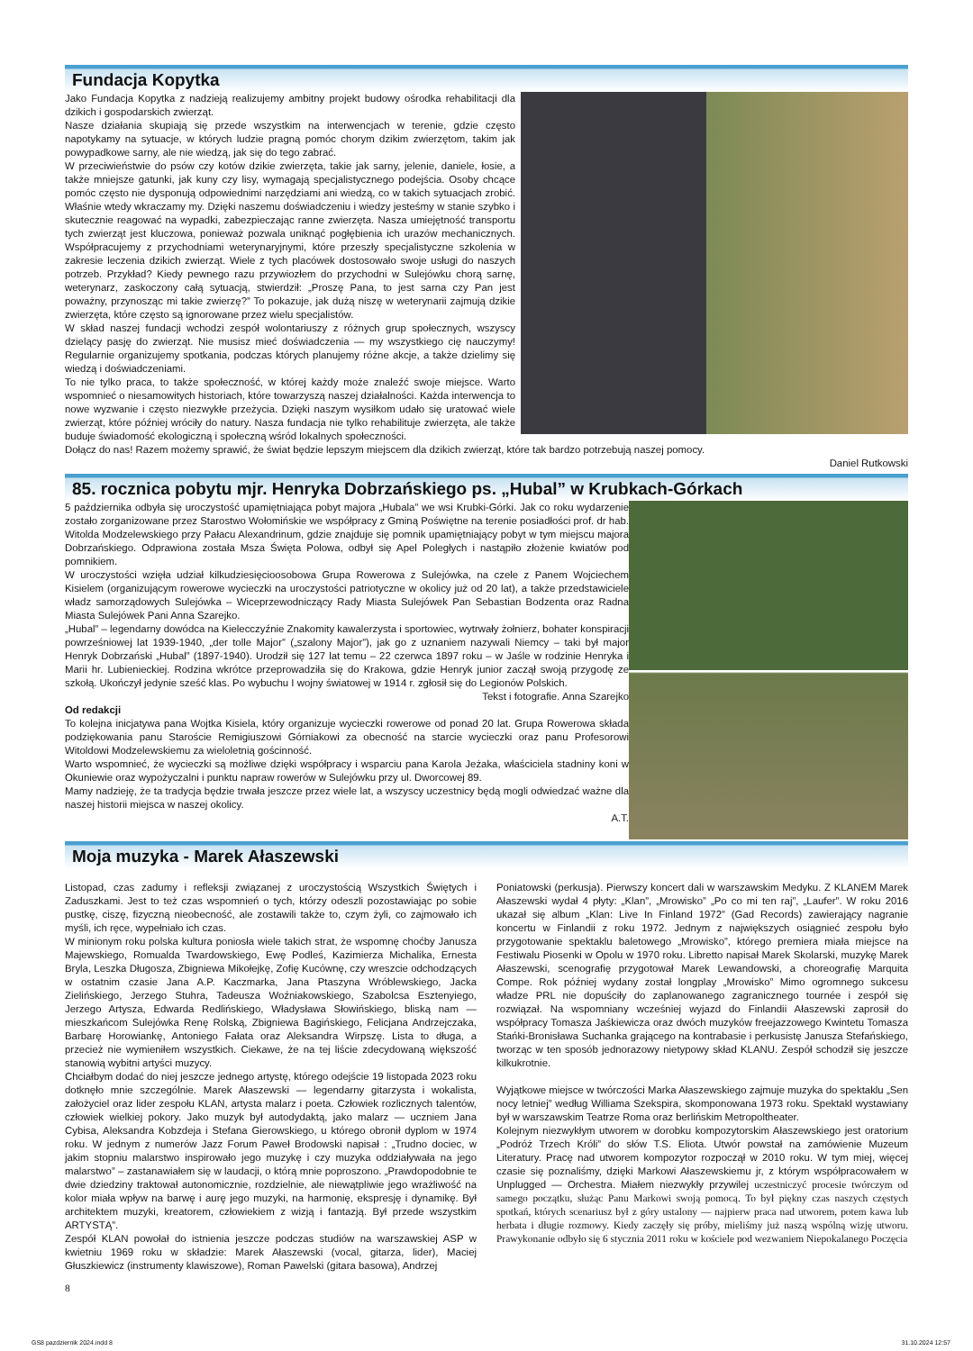Fundacja Kopytka
Jako Fundacja Kopytka z nadzieją realizujemy ambitny projekt budowy ośrodka rehabilitacji dla dzikich i gospodarskich zwierząt.
Nasze działania skupiają się przede wszystkim na interwencjach w terenie, gdzie często napotykamy na sytuacje, w których ludzie pragną pomóc chorym dzikim zwierzętom, takim jak powypadkowe sarny, ale nie wiedzą, jak się do tego zabrać.
W przeciwieństwie do psów czy kotów dzikie zwierzęta, takie jak sarny, jelenie, daniele, łosie, a także mniejsze gatunki, jak kuny czy lisy, wymagają specjalistycznego podejścia. Osoby chcące pomóc często nie dysponują odpowiednimi narzędziami ani wiedzą, co w takich sytuacjach zrobić. Właśnie wtedy wkraczamy my. Dzięki naszemu doświadczeniu i wiedzy jesteśmy w stanie szybko i skutecznie reagować na wypadki, zabezpieczając ranne zwierzęta. Nasza umiejętność transportu tych zwierząt jest kluczowa, ponieważ pozwala uniknąć pogłębienia ich urazów mechanicznych. Współpracujemy z przychodniami weterynaryjnymi, które przeszły specjalistyczne szkolenia w zakresie leczenia dzikich zwierząt. Wiele z tych placówek dostosowało swoje usługi do naszych potrzeb. Przykład? Kiedy pewnego razu przywiozłem do przychodni w Sulejówku chorą sarnę, weterynarz, zaskoczony całą sytuacją, stwierdził: „Proszę Pana, to jest sarna czy Pan jest poważny, przynosząc mi takie zwierzę?” To pokazuje, jak dużą niszę w weterynarii zajmują dzikie zwierzęta, które często są ignorowane przez wielu specjalistów.
W skład naszej fundacji wchodzi zespół wolontariuszy z różnych grup społecznych, wszyscy dzielący pasję do zwierząt. Nie musisz mieć doświadczenia — my wszystkiego cię nauczymy! Regularnie organizujemy spotkania, podczas których planujemy różne akcje, a także dzielimy się wiedzą i doświadczeniami.
To nie tylko praca, to także społeczność, w której każdy może znaleźć swoje miejsce. Warto wspomnieć o niesamowitych historiach, które towarzyszą naszej działalności. Każda interwencja to nowe wyzwanie i często niezwykłe przeżycia. Dzięki naszym wysiłkom udało się uratować wiele zwierząt, które później wróciły do natury. Nasza fundacja nie tylko rehabilituje zwierzęta, ale także buduje świadomość ekologiczną i społeczną wśród lokalnych społeczności.
Dołącz do nas! Razem możemy sprawić, że świat będzie lepszym miejscem dla dzikich zwierząt, które tak bardzo potrzebują naszej pomocy.
Daniel Rutkowski
85. rocznica pobytu mjr. Henryka Dobrzańskiego ps. „Hubal” w Krubkach-Górkach
5 października odbyła się uroczystość upamiętniająca pobyt majora „Hubala” we wsi Krubki-Górki. Jak co roku wydarzenie zostało zorganizowane przez Starostwo Wołomińskie we współpracy z Gminą Poświętne na terenie posiadłości prof. dr hab. Witolda Modzelewskiego przy Pałacu Alexandrinum, gdzie znajduje się pomnik upamiętniający pobyt w tym miejscu majora Dobrzańskiego. Odprawiona została Msza Święta Polowa, odbył się Apel Poległych i nastąpiło złożenie kwiatów pod pomnikiem.
W uroczystości wzięła udział kilkudziesięcioosobowa Grupa Rowerowa z Sulejówka, na czele z Panem Wojciechem Kisielem (organizującym rowerowe wycieczki na uroczystości patriotyczne w okolicy już od 20 lat), a także przedstawiciele władz samorządowych Sulejówka – Wiceprzewodniczący Rady Miasta Sulejówek Pan Sebastian Bodzenta oraz Radna Miasta Sulejówek Pani Anna Szarejko.
„Hubal” – legendarny dowódca na Kielecczyźnie Znakomity kawalerzysta i sportowiec, wytrwały żołnierz, bohater konspiracji powrześniowej lat 1939-1940, „der tolle Major” („szalony Major”), jak go z uznaniem nazywali Niemcy – taki był major Henryk Dobrzański „Hubal” (1897-1940). Urodził się 127 lat temu – 22 czerwca 1897 roku – w Jaśle w rodzinie Henryka i Marii hr. Lubienieckiej. Rodzina wkrótce przeprowadziła się do Krakowa, gdzie Henryk junior zaczął swoją przygodę ze szkołą. Ukończył jedynie sześć klas. Po wybuchu I wojny światowej w 1914 r. zgłosił się do Legionów Polskich.
Tekst i fotografie. Anna Szarejko
Od redakcji
To kolejna inicjatywa pana Wojtka Kisiela, który organizuje wycieczki rowerowe od ponad 20 lat. Grupa Rowerowa składa podziękowania panu Staroście Remigiuszowi Górniakowi za obecność na starcie wycieczki oraz panu Profesorowi Witoldowi Modzelewskiemu za wieloletnią gościnność.
Warto wspomnieć, że wycieczki są możliwe dzięki współpracy i wsparciu pana Karola Jeżaka, właściciela stadniny koni w Okuniewie oraz wypożyczalni i punktu napraw rowerów w Sulejówku przy ul. Dworcowej 89.
Mamy nadzieję, że ta tradycja będzie trwała jeszcze przez wiele lat, a wszyscy uczestnicy będą mogli odwiedzać ważne dla naszej historii miejsca w naszej okolicy.
A.T.
Moja muzyka - Marek Ałaszewski
Listopad, czas zadumy i refleksji związanej z uroczystością Wszystkich Świętych i Zaduszkami. Jest to też czas wspomnień o tych, którzy odeszli pozostawiając po sobie pustkę, ciszę, fizyczną nieobecność, ale zostawili także to, czym żyli, co zajmowało ich myśli, ich ręce, wypełniało ich czas.
W minionym roku polska kultura poniosła wiele takich strat, że wspomnę choćby Janusza Majewskiego, Romualda Twardowskiego, Ewę Podleś, Kazimierza Michalika, Ernesta Bryla, Leszka Długosza, Zbigniewa Mikołejkę, Zofię Kucównę, czy wreszcie odchodzących w ostatnim czasie Jana A.P. Kaczmarka, Jana Ptaszyna Wróblewskiego, Jacka Zielińskiego, Jerzego Stuhra, Tadeusza Woźniakowskiego, Szabolcsa Esztenyiego, Jerzego Artysza, Edwarda Redlińskiego, Władysława Słowińskiego, bliską nam — mieszkańcom Sulejówka Renę Rolską, Zbigniewa Bagińskiego, Felicjana Andrzejczaka, Barbarę Horowiankę, Antoniego Fałata oraz Aleksandra Wirpszę. Lista to długa, a przecież nie wymieniłem wszystkich. Ciekawe, że na tej liście zdecydowaną większość stanowią wybitni artyści muzycy.
Chciałbym dodać do niej jeszcze jednego artystę, którego odejście 19 listopada 2023 roku dotknęło mnie szczególnie. Marek Ałaszewski — legendarny gitarzysta i wokalista, założyciel oraz lider zespołu KLAN, artysta malarz i poeta. Człowiek rozlicznych talentów, człowiek wielkiej pokory. Jako muzyk był autodydaktą, jako malarz — uczniem Jana Cybisa, Aleksandra Kobzdeja i Stefana Gierowskiego, u którego obronił dyplom w 1974 roku. W jednym z numerów Jazz Forum Paweł Brodowski napisał : „Trudno dociec, w jakim stopniu malarstwo inspirowało jego muzykę i czy muzyka oddziaływała na jego malarstwo” – zastanawiałem się w laudacji, o którą mnie poproszono. „Prawdopodobnie te dwie dziedziny traktował autonomicznie, rozdzielnie, ale niewątpliwie jego wrażliwość na kolor miała wpływ na barwę i aurę jego muzyki, na harmonię, ekspresję i dynamikę. Był architektem muzyki, kreatorem, człowiekiem z wizją i fantazją. Był przede wszystkim ARTYSTĄ”.
Zespół KLAN powołał do istnienia jeszcze podczas studiów na warszawskiej ASP w kwietniu 1969 roku w składzie: Marek Ałaszewski (vocal, gitarza, lider), Maciej Głuszkiewicz (instrumenty klawiszowe), Roman Pawelski (gitara basowa), Andrzej
8
Poniatowski (perkusja). Pierwszy koncert dali w warszawskim Medyku. Z KLANEM Marek Ałaszewski wydał 4 płyty: „Klan”, „Mrowisko” „Po co mi ten raj”, „Laufer”. W roku 2016 ukazał się album „Klan: Live In Finland 1972” (Gad Records) zawierający nagranie koncertu w Finlandii z roku 1972. Jednym z największych osiągnieć zespołu było przygotowanie spektaklu baletowego „Mrowisko”, którego premiera miała miejsce na Festiwalu Piosenki w Opolu w 1970 roku. Libretto napisał Marek Skolarski, muzykę Marek Ałaszewski, scenografię przygotował Marek Lewandowski, a choreografię Marquita Compe. Rok później wydany został longplay „Mrowisko” Mimo ogromnego sukcesu władze PRL nie dopuściły do zaplanowanego zagranicznego tournée i zespół się rozwiązał. Na wspomniany wcześniej wyjazd do Finlandii Ałaszewski zaprosił do współpracy Tomasza Jaśkiewicza oraz dwóch muzyków freejazzowego Kwintetu Tomasza Stańki-Bronisława Suchanka grającego na kontrabasie i perkusistę Janusza Stefańskiego, tworząc w ten sposób jednorazowy nietypowy skład KLANU. Zespół schodził się jeszcze kilkukrotnie.
Wyjątkowe miejsce w twórczości Marka Ałaszewskiego zajmuje muzyka do spektaklu „Sen nocy letniej” według Williama Szekspira, skomponowana 1973 roku. Spektakl wystawiany był w warszawskim Teatrze Roma oraz berlińskim Metropoltheater.
Kolejnym niezwykłym utworem w dorobku kompozytorskim Ałaszewskiego jest oratorium „Podróż Trzech Króli” do słów T.S. Eliota. Utwór powstał na zamówienie Muzeum Literatury. Pracę nad utworem kompozytor rozpoczął w 2010 roku. W tym miej, więcej czasie się poznaliśmy, dzięki Markowi Ałaszewskiemu jr, z którym współpracowałem w Unplugged — Orchestra. Miałem niezwykły przywilej uczestniczyć procesie twórczym od samego początku, służąc Panu Markowi swoją pomocą. To był piękny czas naszych częstych spotkań, których scenariusz był z góry ustalony — najpierw praca nad utworem, potem kawa lub herbata i długie rozmowy. Kiedy zaczęły się próby, mieliśmy już naszą wspólną wizję utworu. Prawykonanie odbyło się 6 stycznia 2011 roku w kościele pod wezwaniem Niepokalanego Poczęcia
GS8 pazdziernik 2024.indd 8 31.10.2024 12:57